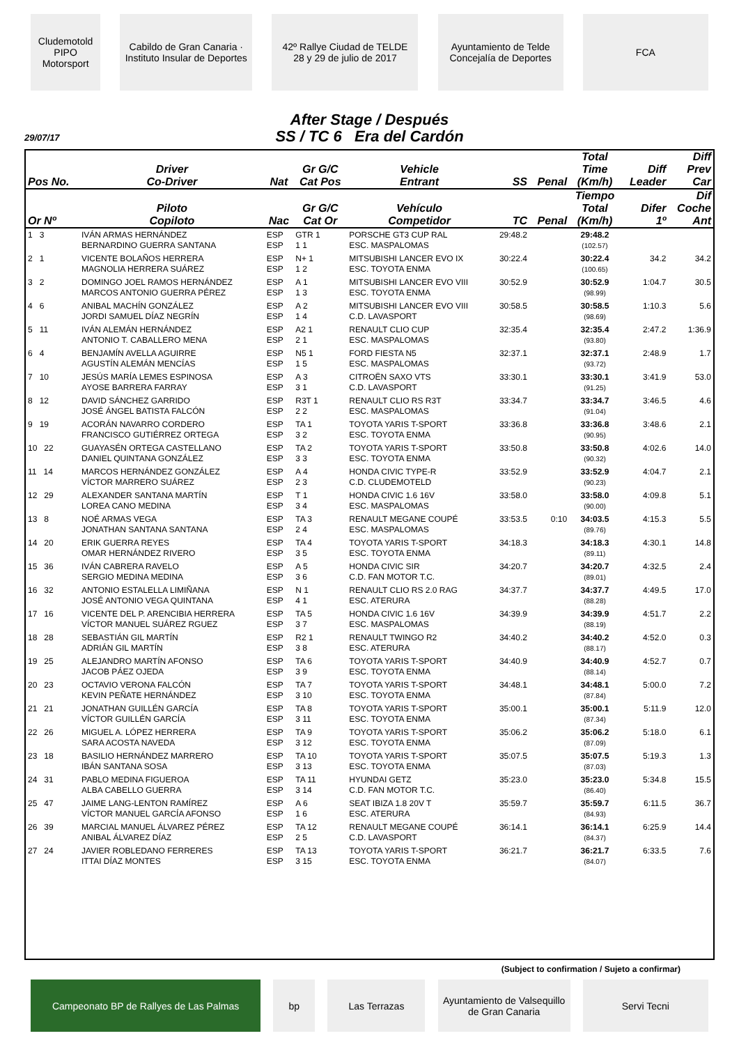Cludemotold PIPO Motorsport
Cabildo de Gran Canaria · Instituto Insular de Deportes
42º Rallye Ciudad de TELDE
28 y 29 de julio de 2017
Ayuntamiento de Telde
Concejalía de Deportes
FCA
After Stage / Después
SS / TC 6 Era del Cardón
29/07/17
| Pos No. | Driver Co-Driver | Nat | Gr G/C Cat Pos | Vehicle Entrant | SS | Penal | Total Time (Km/h) | Diff Leader | Diff Prev Car |
| --- | --- | --- | --- | --- | --- | --- | --- | --- | --- |
| Or Nº | Piloto Copiloto | Nac | Gr G/C Cat Or | Vehículo Competidor | TC | Penal | Tiempo Total (Km/h) | Difer 1º | Dif Coche Ant |
| 1 3 | IVÁN ARMAS HERNÁNDEZ BERNARDINO GUERRA SANTANA | ESP ESP | GTR 1 1 1 | PORSCHE GT3 CUP RAL ESC. MASPALOMAS | 29:48.2 | | 29:48.2 (102.57) | | |
| 2 1 | VICENTE BOLAÑOS HERRERA MAGNOLIA HERRERA SUÁREZ | ESP ESP | N+ 1 1 2 | MITSUBISHI LANCER EVO IX ESC. TOYOTA ENMA | 30:22.4 | | 30:22.4 (100.65) | 34.2 | 34.2 |
| 3 2 | DOMINGO JOEL RAMOS HERNÁNDEZ MARCOS ANTONIO GUERRA PÉREZ | ESP ESP | A 1 1 3 | MITSUBISHI LANCER EVO VIII ESC. TOYOTA ENMA | 30:52.9 | | 30:52.9 (98.99) | 1:04.7 | 30.5 |
| 4 6 | ANIBAL MACHÍN GONZÁLEZ JORDI SAMUEL DÍAZ NEGRÍN | ESP ESP | A 2 1 4 | MITSUBISHI LANCER EVO VIII C.D. LAVASPORT | 30:58.5 | | 30:58.5 (98.69) | 1:10.3 | 5.6 |
| 5 11 | IVÁN ALEMÁN HERNÁNDEZ ANTONIO T. CABALLERO MENA | ESP ESP | A2 1 2 1 | RENAULT CLIO CUP ESC. MASPALOMAS | 32:35.4 | | 32:35.4 (93.80) | 2:47.2 | 1:36.9 |
| 6 4 | BENJAMÍN AVELLA AGUIRRE AGUSTÍN ALEMÁN MENCÍAS | ESP ESP | N5 1 1 5 | FORD FIESTA N5 ESC. MASPALOMAS | 32:37.1 | | 32:37.1 (93.72) | 2:48.9 | 1.7 |
| 7 10 | JESÚS MARÍA LEMES ESPINOSA AYOSE BARRERA FARRAY | ESP ESP | A 3 3 1 | CITROËN SAXO VTS C.D. LAVASPORT | 33:30.1 | | 33:30.1 (91.25) | 3:41.9 | 53.0 |
| 8 12 | DAVID SÁNCHEZ GARRIDO JOSÉ ÁNGEL BATISTA FALCÓN | ESP ESP | R3T 1 2 2 | RENAULT CLIO RS R3T ESC. MASPALOMAS | 33:34.7 | | 33:34.7 (91.04) | 3:46.5 | 4.6 |
| 9 19 | ACORÁN NAVARRO CORDERO FRANCISCO GUTIÉRREZ ORTEGA | ESP ESP | TA 1 3 2 | TOYOTA YARIS T-SPORT ESC. TOYOTA ENMA | 33:36.8 | | 33:36.8 (90.95) | 3:48.6 | 2.1 |
| 10 22 | GUAYASÉN ORTEGA CASTELLANO DANIEL QUINTANA GONZÁLEZ | ESP ESP | TA 2 3 3 | TOYOTA YARIS T-SPORT ESC. TOYOTA ENMA | 33:50.8 | | 33:50.8 (90.32) | 4:02.6 | 14.0 |
| 11 14 | MARCOS HERNÁNDEZ GONZÁLEZ VÍCTOR MARRERO SUÁREZ | ESP ESP | A 4 2 3 | HONDA CIVIC TYPE-R C.D. CLUDEMOTELD | 33:52.9 | | 33:52.9 (90.23) | 4:04.7 | 2.1 |
| 12 29 | ALEXANDER SANTANA MARTÍN LOREA CANO MEDINA | ESP ESP | T 1 3 4 | HONDA CIVIC 1.6 16V ESC. MASPALOMAS | 33:58.0 | | 33:58.0 (90.00) | 4:09.8 | 5.1 |
| 13 8 | NOÉ ARMAS VEGA JONATHAN SANTANA SANTANA | ESP ESP | TA 3 2 4 | RENAULT MEGANE COUPÉ ESC. MASPALOMAS | 33:53.5 | 0:10 | 34:03.5 (89.76) | 4:15.3 | 5.5 |
| 14 20 | ERIK GUERRA REYES OMAR HERNÁNDEZ RIVERO | ESP ESP | TA 4 3 5 | TOYOTA YARIS T-SPORT ESC. TOYOTA ENMA | 34:18.3 | | 34:18.3 (89.11) | 4:30.1 | 14.8 |
| 15 36 | IVÁN CABRERA RAVELO SERGIO MEDINA MEDINA | ESP ESP | A 5 3 6 | HONDA CIVIC SIR C.D. FAN MOTOR T.C. | 34:20.7 | | 34:20.7 (89.01) | 4:32.5 | 2.4 |
| 16 32 | ANTONIO ESTALELLA LIMIÑANA JOSÉ ANTONIO VEGA QUINTANA | ESP ESP | N 1 4 1 | RENAULT CLIO RS 2.0 RAG ESC. ATERURA | 34:37.7 | | 34:37.7 (88.28) | 4:49.5 | 17.0 |
| 17 16 | VICENTE DEL P. ARENCIBIA HERRERA VÍCTOR MANUEL SUÁREZ RGUEZ | ESP ESP | TA 5 3 7 | HONDA CIVIC 1.6 16V ESC. MASPALOMAS | 34:39.9 | | 34:39.9 (88.19) | 4:51.7 | 2.2 |
| 18 28 | SEBASTIÁN GIL MARTÍN ADRIÁN GIL MARTÍN | ESP ESP | R2 1 3 8 | RENAULT TWINGO R2 ESC. ATERURA | 34:40.2 | | 34:40.2 (88.17) | 4:52.0 | 0.3 |
| 19 25 | ALEJANDRO MARTÍN AFONSO JACOB PÁEZ OJEDA | ESP ESP | TA 6 3 9 | TOYOTA YARIS T-SPORT ESC. TOYOTA ENMA | 34:40.9 | | 34:40.9 (88.14) | 4:52.7 | 0.7 |
| 20 23 | OCTAVIO VERONA FALCÓN KEVIN PEÑATE HERNÁNDEZ | ESP ESP | TA 7 3 10 | TOYOTA YARIS T-SPORT ESC. TOYOTA ENMA | 34:48.1 | | 34:48.1 (87.84) | 5:00.0 | 7.2 |
| 21 21 | JONATHAN GUILLÉN GARCÍA VÍCTOR GUILLÉN GARCÍA | ESP ESP | TA 8 3 11 | TOYOTA YARIS T-SPORT ESC. TOYOTA ENMA | 35:00.1 | | 35:00.1 (87.34) | 5:11.9 | 12.0 |
| 22 26 | MIGUEL A. LÓPEZ HERRERA SARA ACOSTA NAVEDA | ESP ESP | TA 9 3 12 | TOYOTA YARIS T-SPORT ESC. TOYOTA ENMA | 35:06.2 | | 35:06.2 (87.09) | 5:18.0 | 6.1 |
| 23 18 | BASILIO HERNÁNDEZ MARRERO IBÁN SANTANA SOSA | ESP ESP | TA 10 3 13 | TOYOTA YARIS T-SPORT ESC. TOYOTA ENMA | 35:07.5 | | 35:07.5 (87.03) | 5:19.3 | 1.3 |
| 24 31 | PABLO MEDINA FIGUEROA ALBA CABELLO GUERRA | ESP ESP | TA 11 3 14 | HYUNDAI GETZ C.D. FAN MOTOR T.C. | 35:23.0 | | 35:23.0 (86.40) | 5:34.8 | 15.5 |
| 25 47 | JAIME LANG-LENTON RAMÍREZ VÍCTOR MANUEL GARCÍA AFONSO | ESP ESP | A 6 1 6 | SEAT IBIZA 1.8 20V T ESC. ATERURA | 35:59.7 | | 35:59.7 (84.93) | 6:11.5 | 36.7 |
| 26 39 | MARCIAL MANUEL ÁLVAREZ PÉREZ ANIBAL ÁLVAREZ DÍAZ | ESP ESP | TA 12 2 5 | RENAULT MEGANE COUPÉ C.D. LAVASPORT | 36:14.1 | | 36:14.1 (84.37) | 6:25.9 | 14.4 |
| 27 24 | JAVIER ROBLEDANO FERRERES ITTAI DÍAZ MONTES | ESP ESP | TA 13 3 15 | TOYOTA YARIS T-SPORT ESC. TOYOTA ENMA | 36:21.7 | | 36:21.7 (84.07) | 6:33.5 | 7.6 |
(Subject to confirmation / Sujeto a confirmar)
Campeonato BP de Rallyes de Las Palmas bp Las Terrazas Ayuntamiento de Valsequillo de Gran Canaria
Servi Tecni